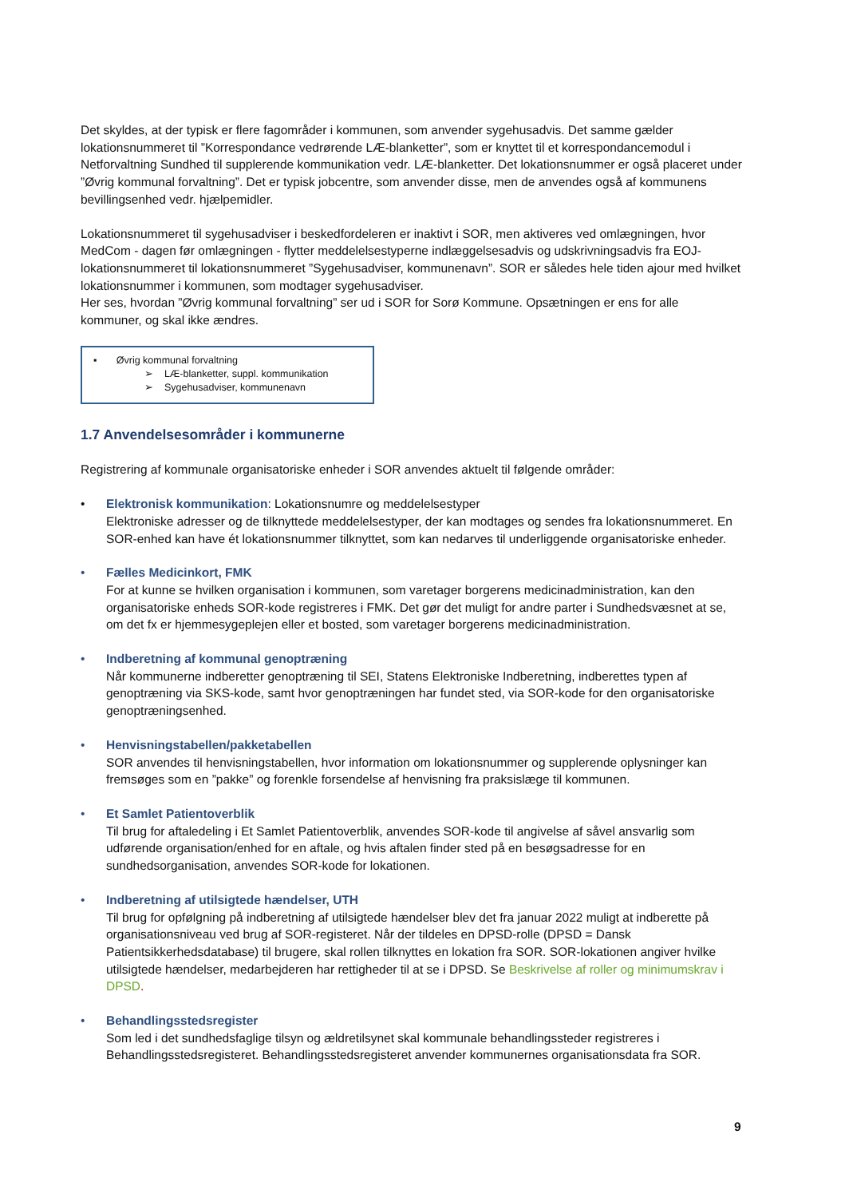Det skyldes, at der typisk er flere fagområder i kommunen, som anvender sygehusadvis. Det samme gælder lokationsnummeret til ”Korrespondance vedrørende LÆ-blanketter”, som er knyttet til et korrespondancemodul i Netforvaltning Sundhed til supplerende kommunikation vedr. LÆ-blanketter. Det lokationsnummer er også placeret under ”Øvrig kommunal forvaltning”. Det er typisk jobcentre, som anvender disse, men de anvendes også af kommunens bevillingsenhed vedr. hjælpemidler.
Lokationsnummeret til sygehusadviser i beskedfordeleren er inaktivt i SOR, men aktiveres ved omlægningen, hvor MedCom - dagen før omlægningen - flytter meddelelsestyperne indlæggelsesadvis og udskrivningsadvis fra EOJ-lokationsnummeret til lokationsnummeret ”Sygehusadviser, kommunenavn”. SOR er således hele tiden ajour med hvilket lokationsnummer i kommunen, som modtager sygehusadviser.
Her ses, hvordan ”Øvrig kommunal forvaltning” ser ud i SOR for Sorø Kommune. Opsætningen er ens for alle kommuner, og skal ikke ændres.
▪ Øvrig kommunal forvaltning
➢ LÆ-blanketter, suppl. kommunikation
➢ Sygehusadviser, kommunenavn
1.7 Anvendelsesområder i kommunerne
Registrering af kommunale organisatoriske enheder i SOR anvendes aktuelt til følgende områder:
• Elektronisk kommunikation: Lokationsnumre og meddelelsestyper
Elektroniske adresser og de tilknyttede meddelelsestyper, der kan modtages og sendes fra lokationsnummeret. En SOR-enhed kan have ét lokationsnummer tilknyttet, som kan nedarves til underliggende organisatoriske enheder.
• Fælles Medicinkort, FMK
For at kunne se hvilken organisation i kommunen, som varetager borgerens medicinadministration, kan den organisatoriske enheds SOR-kode registreres i FMK. Det gør det muligt for andre parter i Sundhedsvæsnet at se, om det fx er hjemmesygeplejen eller et bosted, som varetager borgerens medicinadministration.
• Indberetning af kommunal genoptræning
Når kommunerne indberetter genoptræning til SEI, Statens Elektroniske Indberetning, indberettes typen af genoptræning via SKS-kode, samt hvor genoptræningen har fundet sted, via SOR-kode for den organisatoriske genoptræningsenhed.
• Henvisningstabellen/pakketabellen
SOR anvendes til henvisningstabellen, hvor information om lokationsnummer og supplerende oplysninger kan fremsøges som en ”pakke” og forenkle forsendelse af henvisning fra praksislæge til kommunen.
• Et Samlet Patientoverblik
Til brug for aftaledeling i Et Samlet Patientoverblik, anvendes SOR-kode til angivelse af såvel ansvarlig som udførende organisation/enhed for en aftale, og hvis aftalen finder sted på en besøgsadresse for en sundhedsorganisation, anvendes SOR-kode for lokationen.
• Indberetning af utilsigtede hændelser, UTH
Til brug for opfølgning på indberetning af utilsigtede hændelser blev det fra januar 2022 muligt at indberette på organisationsniveau ved brug af SOR-registeret. Når der tildeles en DPSD-rolle (DPSD = Dansk Patientsikkerhedsdatabase) til brugere, skal rollen tilknyttes en lokation fra SOR. SOR-lokationen angiver hvilke utilsigtede hændelser, medarbejderen har rettigheder til at se i DPSD. Se Beskrivelse af roller og minimumskrav i DPSD.
• Behandlingsstedsregister
Som led i det sundhedsfaglige tilsyn og ældretilsynet skal kommunale behandlingssteder registreres i Behandlingsstedsregisteret. Behandlingsstedsregisteret anvender kommunernes organisationsdata fra SOR.
9